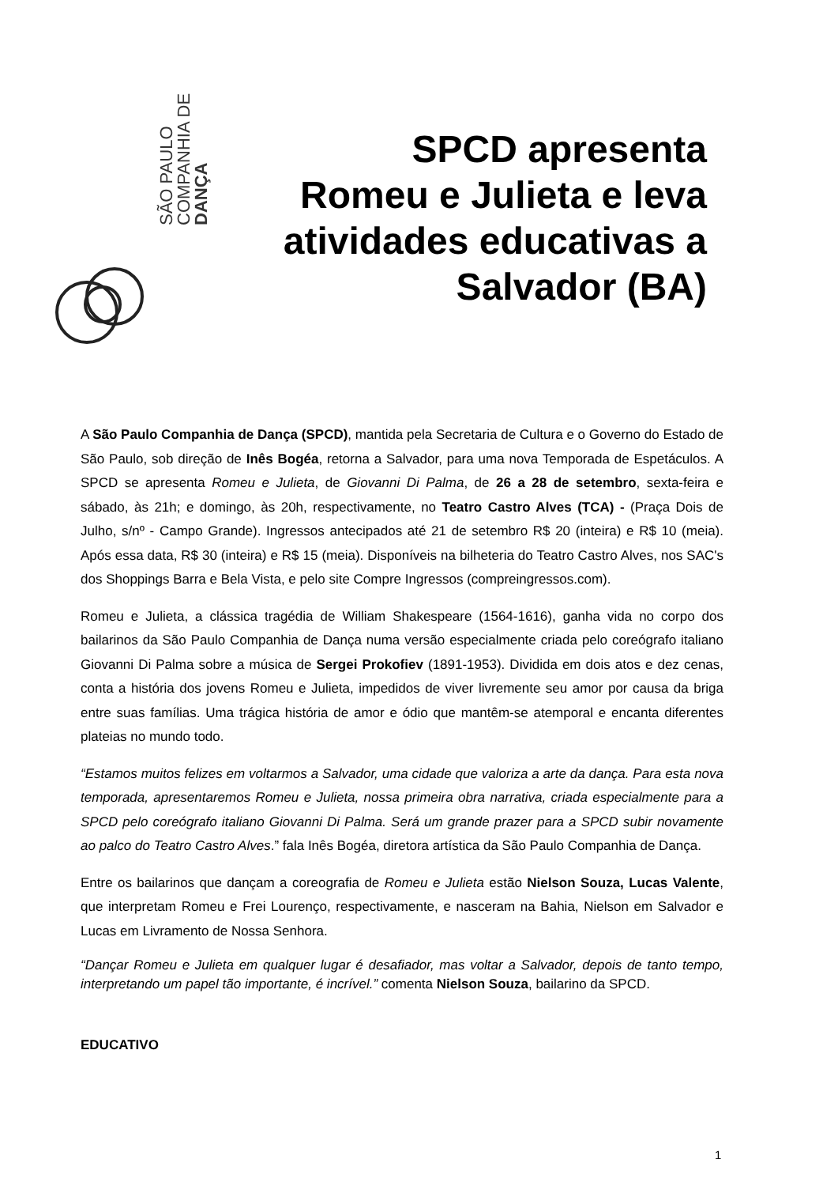SÃO PAULO
COMPANHIA DE
DANÇA
SPCD apresenta Romeu e Julieta e leva atividades educativas a Salvador (BA)
A São Paulo Companhia de Dança (SPCD), mantida pela Secretaria de Cultura e o Governo do Estado de São Paulo, sob direção de Inês Bogéa, retorna a Salvador, para uma nova Temporada de Espetáculos. A SPCD se apresenta Romeu e Julieta, de Giovanni Di Palma, de 26 a 28 de setembro, sexta-feira e sábado, às 21h; e domingo, às 20h, respectivamente, no Teatro Castro Alves (TCA) - (Praça Dois de Julho, s/nº - Campo Grande). Ingressos antecipados até 21 de setembro R$ 20 (inteira) e R$ 10 (meia). Após essa data, R$ 30 (inteira) e R$ 15 (meia). Disponíveis na bilheteria do Teatro Castro Alves, nos SAC's dos Shoppings Barra e Bela Vista, e pelo site Compre Ingressos (compreingressos.com).
Romeu e Julieta, a clássica tragédia de William Shakespeare (1564-1616), ganha vida no corpo dos bailarinos da São Paulo Companhia de Dança numa versão especialmente criada pelo coreógrafo italiano Giovanni Di Palma sobre a música de Sergei Prokofiev (1891-1953). Dividida em dois atos e dez cenas, conta a história dos jovens Romeu e Julieta, impedidos de viver livremente seu amor por causa da briga entre suas famílias. Uma trágica história de amor e ódio que mantêm-se atemporal e encanta diferentes plateias no mundo todo.
“Estamos muitos felizes em voltarmos a Salvador, uma cidade que valoriza a arte da dança. Para esta nova temporada, apresentaremos Romeu e Julieta, nossa primeira obra narrativa, criada especialmente para a SPCD pelo coreógrafo italiano Giovanni Di Palma. Será um grande prazer para a SPCD subir novamente ao palco do Teatro Castro Alves.” fala Inês Bogéa, diretora artística da São Paulo Companhia de Dança.
Entre os bailarinos que dançam a coreografia de Romeu e Julieta estão Nielson Souza, Lucas Valente, que interpretam Romeu e Frei Lourenço, respectivamente, e nasceram na Bahia, Nielson em Salvador e Lucas em Livramento de Nossa Senhora.
“Dançar Romeu e Julieta em qualquer lugar é desafiador, mas voltar a Salvador, depois de tanto tempo, interpretando um papel tão importante, é incrível.” comenta Nielson Souza, bailarino da SPCD.
EDUCATIVO
1